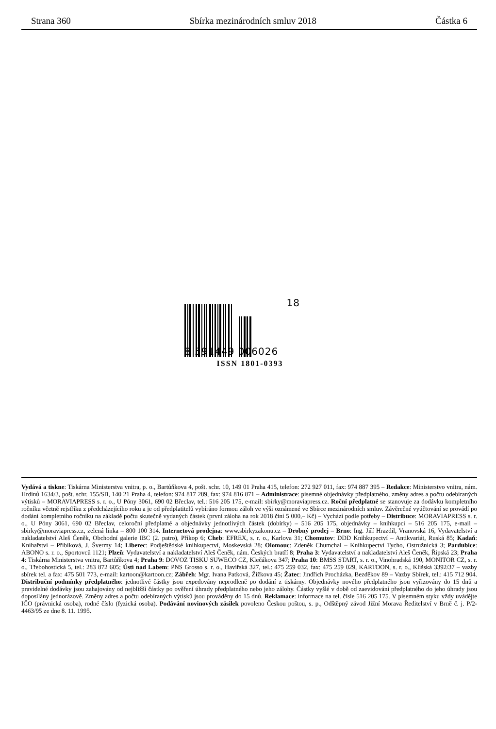Strana 360 Sbírka mezinárodních smluv 2018 Částka 6
8 591449 006026 18
ISSN 1801-0393
Vydává a tiskne: Tiskárna Ministerstva vnitra, p. o., Bartůňkova 4, pošt. schr. 10, 149 01 Praha 415, telefon: 272 927 011, fax: 974 887 395 – Redakce: Ministerstvo vnitra, nám. Hrdinů 1634/3, pošt. schr. 155/SB, 140 21 Praha 4, telefon: 974 817 289, fax: 974 816 871 – Administrace: písemné objednávky předplatného, změny adres a počtu odebíraných výtisků – MORAVIAPRESS s. r. o., U Póny 3061, 690 02 Břeclav, tel.: 516 205 175, e-mail: sbirky@moraviapress.cz. Roční předplatné se stanovuje za dodávku kompletního ročníku včetně rejstříku z předcházejícího roku a je od předplatitelů vybíráno formou záloh ve výši oznámené ve Sbírce mezinárodních smluv. Závěrečné vyúčtování se provádí po dodání kompletního ročníku na základě počtu skutečně vydaných částek (první záloha na rok 2018 činí 5 000,– Kč) – Vychází podle potřeby – Distribuce: MORAVIAPRESS s. r. o., U Póny 3061, 690 02 Břeclav, celoroční předplatné a objednávky jednotlivých částek (dobírky) – 516 205 175, objednávky – knihkupci – 516 205 175, e-mail – sbirky@moraviapress.cz, zelená linka – 800 100 314. Internetová prodejna: www.sbirkyzakonu.cz – Drobný prodej – Brno: Ing. Jiří Hrazdil, Vranovská 16, Vydavatelství a nakladatelství Aleš Čeněk, Obchodní galerie IBC (2. patro), Příkop 6; Cheb: EFREX, s. r. o., Karlova 31; Chomutov: DDD Knihkupectví – Antikvariát, Ruská 85; Kadaň: Knihařství – Přibíková, J. Švermy 14; Liberec: Podještědské knihkupectví, Moskevská 28; Olomouc: Zdeněk Chumchal – Knihkupectví Tycho, Ostružnická 3; Pardubice: ABONO s. r. o., Sportovců 1121; Plzeň: Vydavatelství a nakladatelství Aleš Čeněk, nám. Českých bratří 8; Praha 3: Vydavatelství a nakladatelství Aleš Čeněk, Řipská 23; Praha 4: Tiskárna Ministerstva vnitra, Bartůňkova 4; Praha 9: DOVOZ TISKU SUWECO CZ, Klečákova 347; Praha 10: BMSS START, s. r. o., Vinohradská 190, MONITOR CZ, s. r. o., Třebohostická 5, tel.: 283 872 605; Ústí nad Labem: PNS Grosso s. r. o., Havířská 327, tel.: 475 259 032, fax: 475 259 029, KARTOON, s. r. o., Klíšská 3392/37 – vazby sbírek tel. a fax: 475 501 773, e-mail: kartoon@kartoon.cz; Zábřeh: Mgr. Ivana Patková, Žižkova 45; Žatec: Jindřich Procházka, Bezděkov 89 – Vazby Sbírek, tel.: 415 712 904. Distribuční podmínky předplatného: jednotlivé částky jsou expedovány neprodleně po dodání z tiskárny. Objednávky nového předplatného jsou vyřizovány do 15 dnů a pravidelné dodávky jsou zahajovány od nejbližší částky po ověření úhrady předplatného nebo jeho zálohy. Částky vyšlé v době od zaevidování předplatného do jeho úhrady jsou doposílány jednorázově. Změny adres a počtu odebíraných výtisků jsou prováděny do 15 dnů. Reklamace: informace na tel. čísle 516 205 175. V písemném styku vždy uvádějte IČO (právnická osoba), rodné číslo (fyzická osoba). Podávání novinových zásilek povoleno Českou poštou, s. p., Odštěpný závod Jižní Morava Ředitelství v Brně č. j. P/2-4463/95 ze dne 8. 11. 1995.